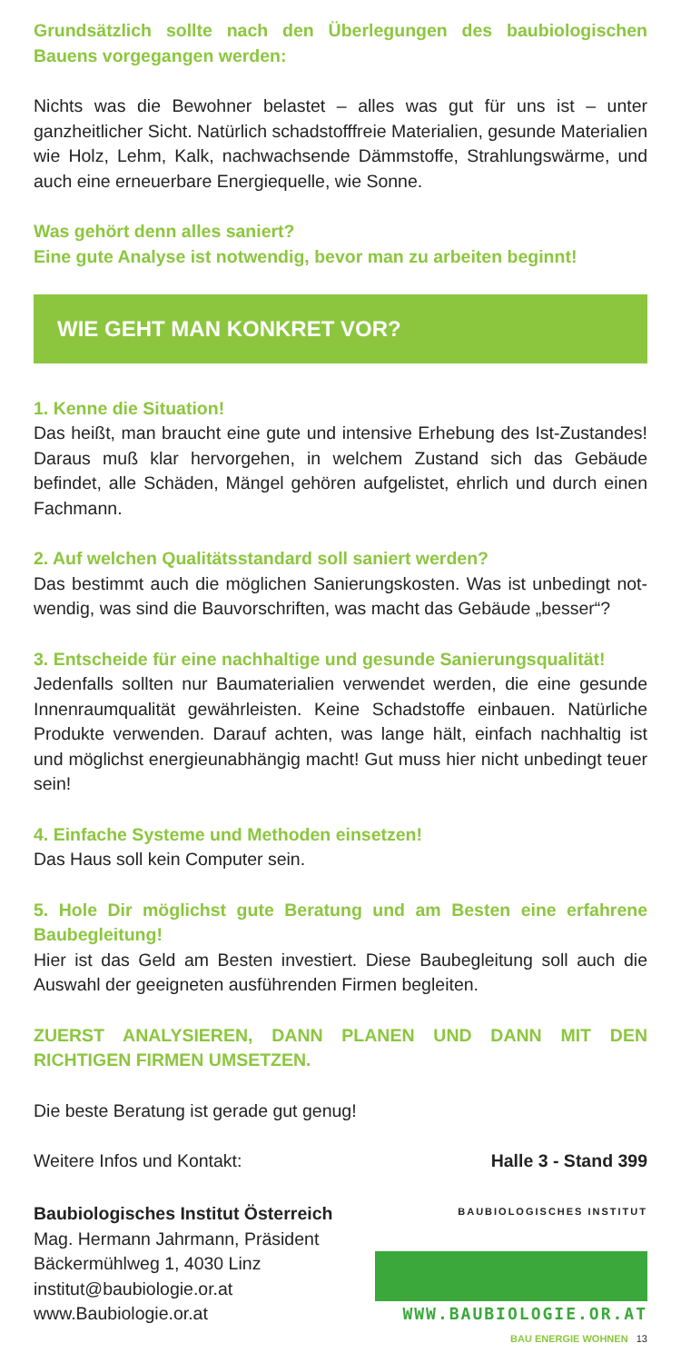Grundsätzlich sollte nach den Überlegungen des baubiologischen Bauens vorgegangen werden:
Nichts was die Bewohner belastet – alles was gut für uns ist – unter ganzheitlicher Sicht. Natürlich schadstofffreie Materialien, gesunde Materialien wie Holz, Lehm, Kalk, nachwachsende Dämmstoffe, Strahlungswärme, und auch eine erneuerbare Energiequelle, wie Sonne.
Was gehört denn alles saniert?
Eine gute Analyse ist notwendig, bevor man zu arbeiten beginnt!
WIE GEHT MAN KONKRET VOR?
1. Kenne die Situation!
Das heißt, man braucht eine gute und intensive Erhebung des Ist-Zustandes! Daraus muß klar hervorgehen, in welchem Zustand sich das Gebäude befindet, alle Schäden, Mängel gehören aufgelistet, ehrlich und durch einen Fachmann.
2. Auf welchen Qualitätsstandard soll saniert werden?
Das bestimmt auch die möglichen Sanierungskosten. Was ist unbedingt not- wendig, was sind die Bauvorschriften, was macht das Gebäude „besser“?
3. Entscheide für eine nachhaltige und gesunde Sanierungsqualität!
Jedenfalls sollten nur Baumaterialien verwendet werden, die eine gesunde Innenraumqualität gewährleisten. Keine Schadstoffe einbauen. Natürliche Produkte verwenden. Darauf achten, was lange hält, einfach nachhaltig ist und möglichst energieunabhängig macht! Gut muss hier nicht unbedingt teuer sein!
4. Einfache Systeme und Methoden einsetzen!
Das Haus soll kein Computer sein.
5. Hole Dir möglichst gute Beratung und am Besten eine erfahrene Baubegleitung!
Hier ist das Geld am Besten investiert. Diese Baubegleitung soll auch die Auswahl der geeigneten ausführenden Firmen begleiten.
ZUERST ANALYSIEREN, DANN PLANEN UND DANN MIT DEN RICHTIGEN FIRMEN UMSETZEN.
Die beste Beratung ist gerade gut genug!
Weitere Infos und Kontakt: Halle 3 - Stand 399
Baubiologisches Institut Österreich
Mag. Hermann Jahrmann, Präsident
Bäckermühlweg 1, 4030 Linz
institut@baubiologie.or.at
www.Baubiologie.or.at
BAUBIOLOGISCHES INSTITUT
WWW.BAUBIOLOGIE.OR.AT
BAU ENERGIE WOHNEN 13